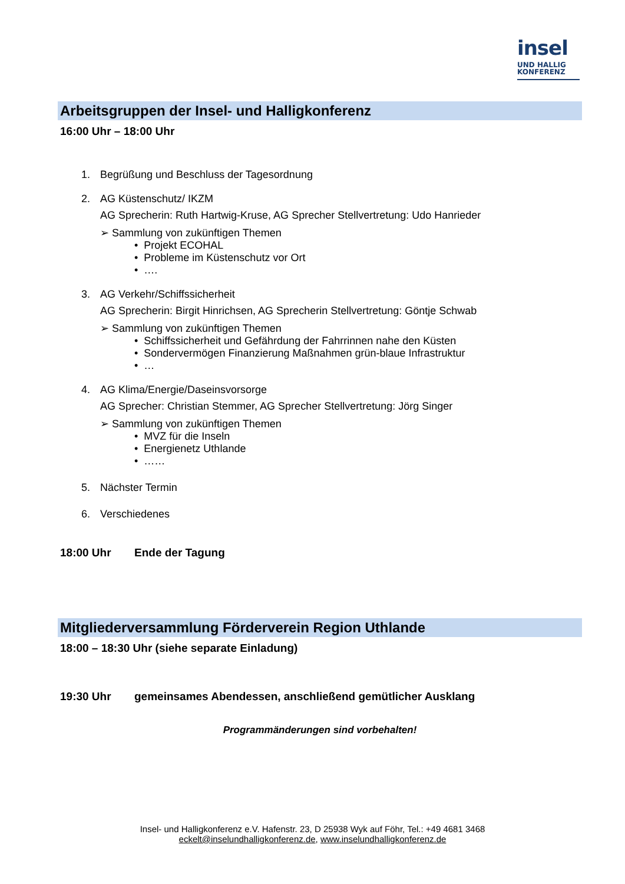insel
UND HALLIG
KONFERENZ
Arbeitsgruppen der Insel- und Halligkonferenz
16:00 Uhr – 18:00 Uhr
1. Begrüßung und Beschluss der Tagesordnung
2. AG Küstenschutz/ IKZM
AG Sprecherin: Ruth Hartwig-Kruse, AG Sprecher Stellvertretung: Udo Hanrieder
➢ Sammlung von zukünftigen Themen
• Projekt ECOHAL
• Probleme im Küstenschutz vor Ort
• ….
3. AG Verkehr/Schiffssicherheit
AG Sprecherin: Birgit Hinrichsen, AG Sprecherin Stellvertretung: Göntje Schwab
➢ Sammlung von zukünftigen Themen
• Schiffssicherheit und Gefährdung der Fahrrinnen nahe den Küsten
• Sondervermögen Finanzierung Maßnahmen grün-blaue Infrastruktur
• …
4. AG Klima/Energie/Daseinsvorsorge
AG Sprecher: Christian Stemmer, AG Sprecher Stellvertretung: Jörg Singer
➢ Sammlung von zukünftigen Themen
• MVZ für die Inseln
• Energienetz Uthlande
• ……
5. Nächster Termin
6. Verschiedenes
18:00 Uhr Ende der Tagung
Mitgliederversammlung Förderverein Region Uthlande
18:00 – 18:30 Uhr (siehe separate Einladung)
19:30 Uhr gemeinsames Abendessen, anschließend gemütlicher Ausklang
Programmänderungen sind vorbehalten!
Insel- und Halligkonferenz e.V. Hafenstr. 23, D 25938 Wyk auf Föhr, Tel.: +49 4681 3468
eckelt@inselundhalligkonferenz.de, www.inselundhalligkonferenz.de